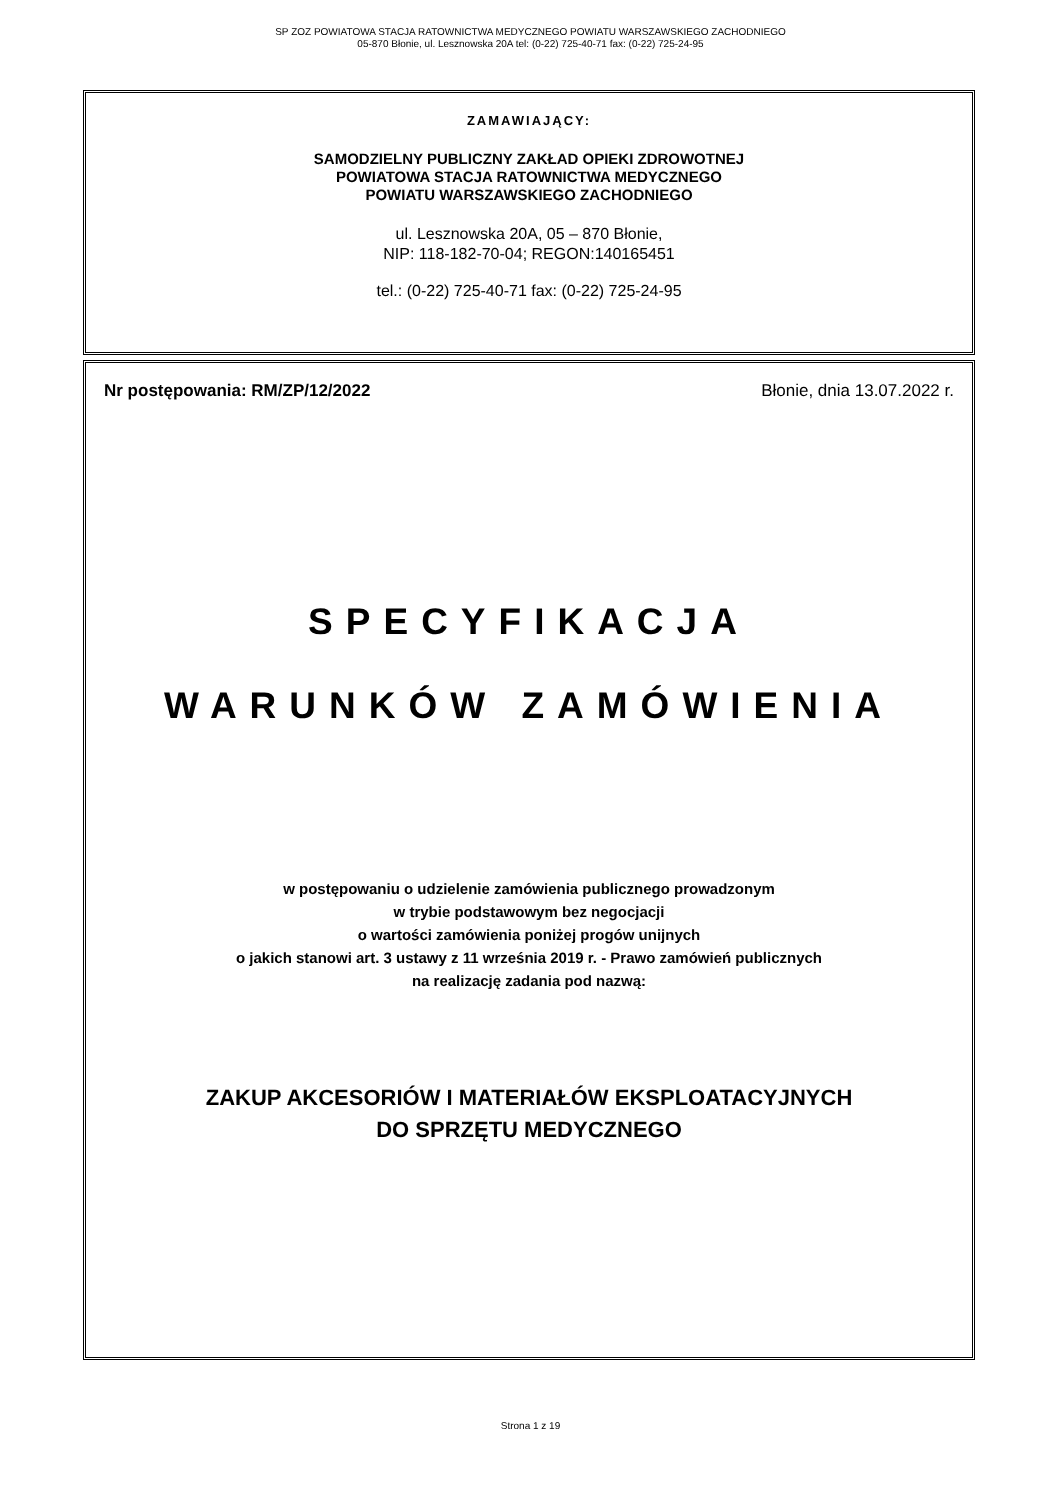SP ZOZ POWIATOWA STACJA RATOWNICTWA MEDYCZNEGO POWIATU WARSZAWSKIEGO ZACHODNIEGO
05-870 Błonie, ul. Lesznowska 20A tel: (0-22) 725-40-71 fax: (0-22) 725-24-95
ZAMAWIAJĄCY:
SAMODZIELNY PUBLICZNY ZAKŁAD OPIEKI ZDROWOTNEJ
POWIATOWA STACJA RATOWNICTWA MEDYCZNEGO
POWIATU WARSZAWSKIEGO ZACHODNIEGO
ul. Lesznowska 20A, 05 – 870 Błonie,
NIP: 118-182-70-04; REGON:140165451
tel.: (0-22) 725-40-71 fax: (0-22) 725-24-95
Nr postępowania: RM/ZP/12/2022 Błonie, dnia 13.07.2022 r.
SPECYFIKACJA
WARUNKÓW ZAMÓWIENIA
w postępowaniu o udzielenie zamówienia publicznego prowadzonym
w trybie podstawowym bez negocjacji
o wartości zamówienia poniżej progów unijnych
o jakich stanowi art. 3 ustawy z 11 września 2019 r. - Prawo zamówień publicznych
na realizację zadania pod nazwą:
ZAKUP AKCESORIÓW I MATERIAŁÓW EKSPLOATACYJNYCH
DO SPRZĘTU MEDYCZNEGO
Strona 1 z 19